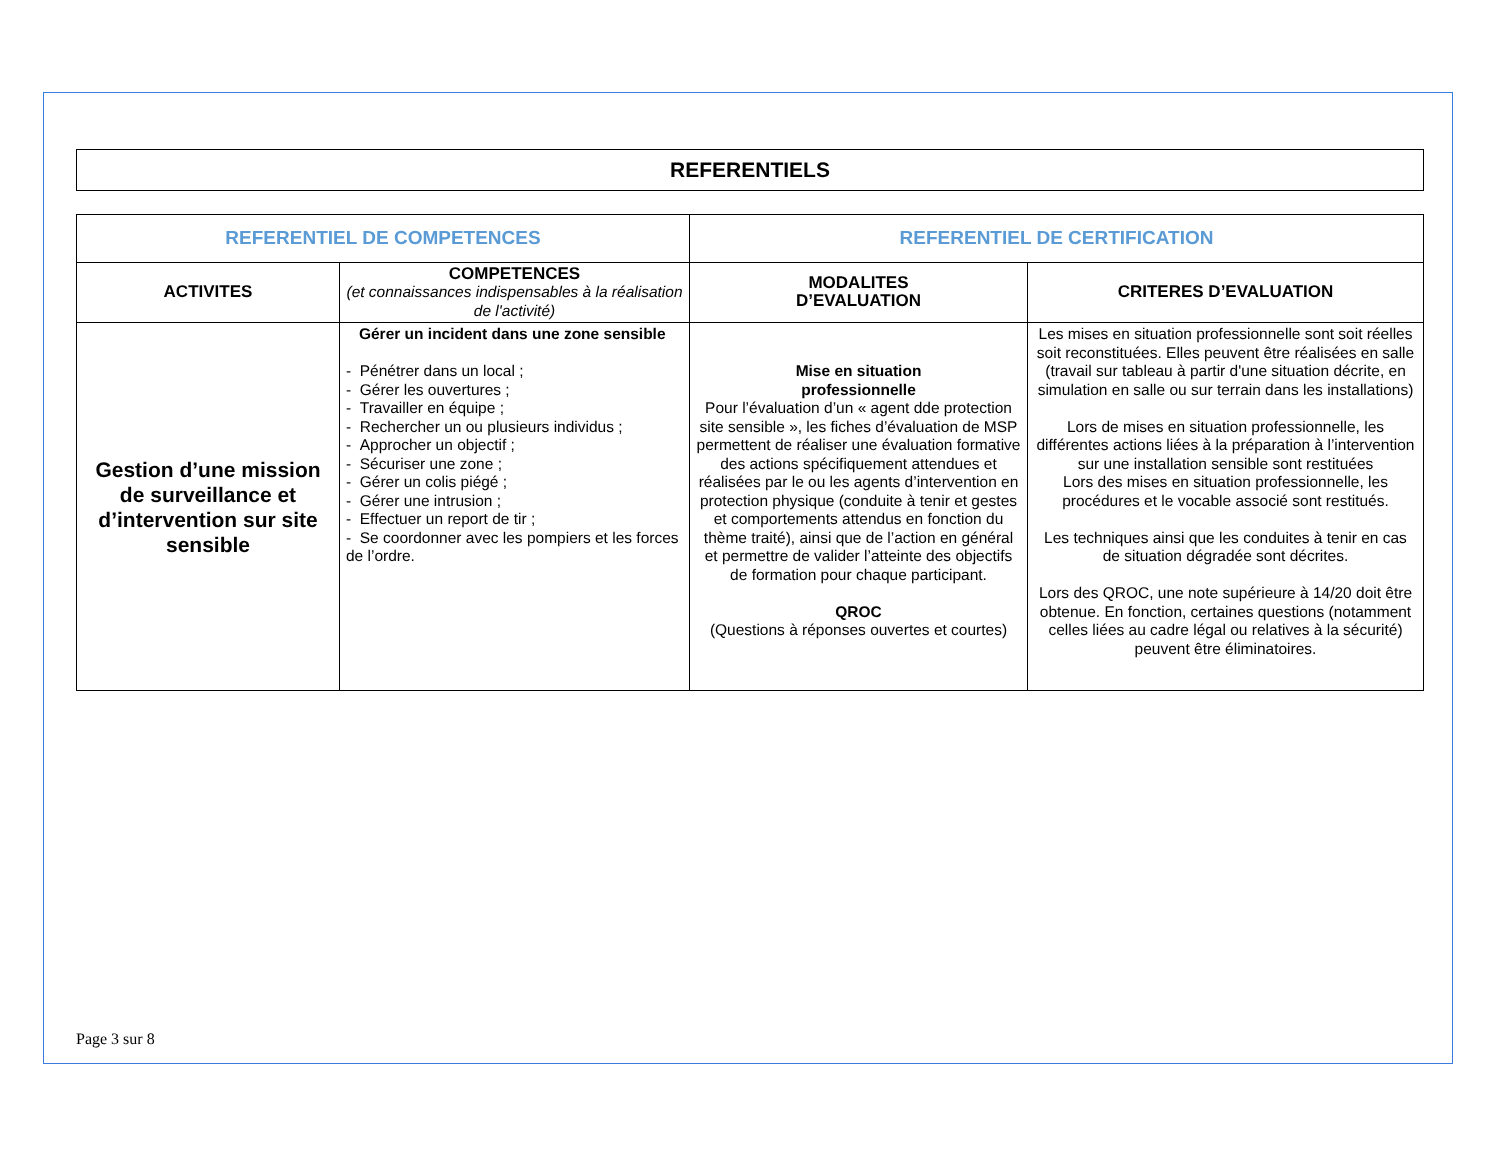REFERENTIELS
| REFERENTIEL DE COMPETENCES | | REFERENTIEL DE CERTIFICATION | |
| --- | --- | --- | --- |
| ACTIVITES | COMPETENCES (et connaissances indispensables à la réalisation de l'activité) | MODALITES D’EVALUATION | CRITERES D’EVALUATION |
| Gestion d’une mission de surveillance et d’intervention sur site sensible | Gérer un incident dans une zone sensible - Pénétrer dans un local ; - Gérer les ouvertures ; - Travailler en équipe ; - Rechercher un ou plusieurs individus ; - Approcher un objectif ; - Sécuriser une zone ; - Gérer un colis piégé ; - Gérer une intrusion ; - Effectuer un report de tir ; - Se coordonner avec les pompiers et les forces de l’ordre. | Mise en situation professionnelle Pour l’évaluation d’un « agent dde protection site sensible », les fiches d’évaluation de MSP permettent de réaliser une évaluation formative des actions spécifiquement attendues et réalisées par le ou les agents d’intervention en protection physique (conduite à tenir et gestes et comportements attendus en fonction du thème traité), ainsi que de l’action en général et permettre de valider l’atteinte des objectifs de formation pour chaque participant. QROC (Questions à réponses ouvertes et courtes) | Les mises en situation professionnelle sont soit réelles soit reconstituées. Elles peuvent être réalisées en salle (travail sur tableau à partir d'une situation décrite, en simulation en salle ou sur terrain dans les installations) Lors de mises en situation professionnelle, les différentes actions liées à la préparation à l’intervention sur une installation sensible sont restituées Lors des mises en situation professionnelle, les procédures et le vocable associé sont restitués. Les techniques ainsi que les conduites à tenir en cas de situation dégradée sont décrites. Lors des QROC, une note supérieure à 14/20 doit être obtenue. En fonction, certaines questions (notamment celles liées au cadre légal ou relatives à la sécurité) peuvent être éliminatoires. |
Page 3 sur 8